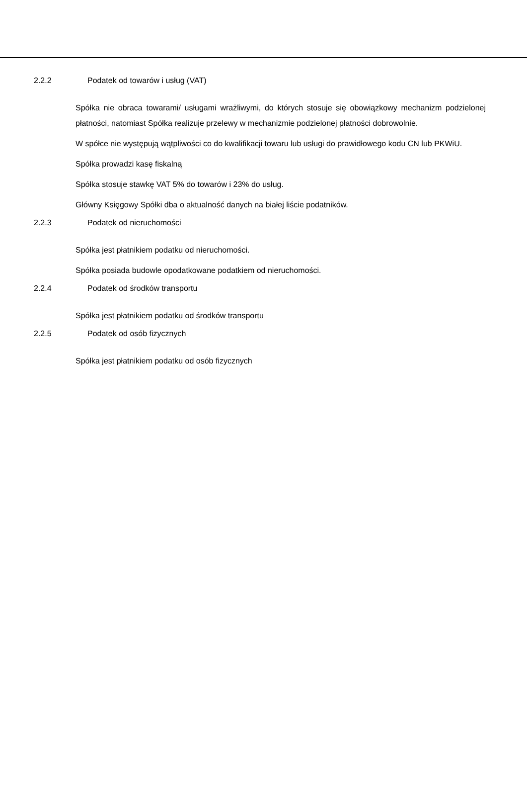2.2.2 Podatek od towarów i usług (VAT)
Spółka nie obraca towarami/ usługami wrażliwymi, do których stosuje się obowiązkowy mechanizm podzielonej płatności, natomiast Spółka realizuje przelewy w mechanizmie podzielonej płatności dobrowolnie.
W spółce nie występują wątpliwości co do kwalifikacji towaru lub usługi do prawidłowego kodu CN lub PKWiU.
Spółka prowadzi kasę fiskalną
Spółka stosuje stawkę VAT 5% do towarów i 23% do usług.
Główny Księgowy Spółki dba o aktualność danych na białej liście podatników.
2.2.3 Podatek od nieruchomości
Spółka jest płatnikiem podatku od nieruchomości.
Spółka posiada budowle opodatkowane podatkiem od nieruchomości.
2.2.4 Podatek od środków transportu
Spółka jest płatnikiem podatku od środków transportu
2.2.5 Podatek od osób fizycznych
Spółka jest płatnikiem podatku od osób fizycznych